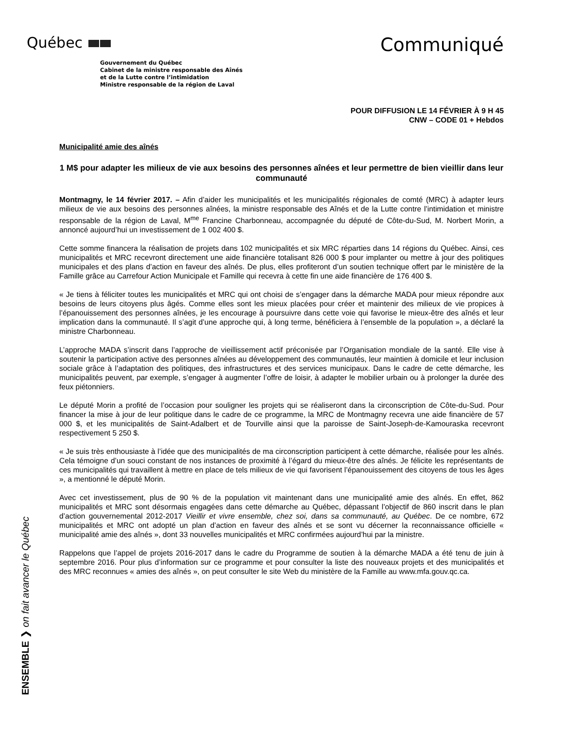Québec
Communiqué
Gouvernement du Québec
Cabinet de la ministre responsable des Aînés
et de la Lutte contre l’intimidation
Ministre responsable de la région de Laval
POUR DIFFUSION LE 14 FÉVRIER À 9 H 45
CNW – CODE 01 + Hebdos
Municipalité amie des aînés
1 M$ pour adapter les milieux de vie aux besoins des personnes aînées et leur permettre de bien vieillir dans leur communauté
Montmagny, le 14 février 2017. – Afin d’aider les municipalités et les municipalités régionales de comté (MRC) à adapter leurs milieux de vie aux besoins des personnes aînées, la ministre responsable des Aînés et de la Lutte contre l’intimidation et ministre responsable de la région de Laval, M<sup>me</sup> Francine Charbonneau, accompagnée du député de Côte-du-Sud, M. Norbert Morin, a annoncé aujourd’hui un investissement de 1 002 400 $.
Cette somme financera la réalisation de projets dans 102 municipalités et six MRC réparties dans 14 régions du Québec. Ainsi, ces municipalités et MRC recevront directement une aide financière totalisant 826 000 $ pour implanter ou mettre à jour des politiques municipales et des plans d’action en faveur des aînés. De plus, elles profiteront d’un soutien technique offert par le ministère de la Famille grâce au Carrefour Action Municipale et Famille qui recevra à cette fin une aide financière de 176 400 $.
« Je tiens à féliciter toutes les municipalités et MRC qui ont choisi de s’engager dans la démarche MADA pour mieux répondre aux besoins de leurs citoyens plus âgés. Comme elles sont les mieux placées pour créer et maintenir des milieux de vie propices à l’épanouissement des personnes aînées, je les encourage à poursuivre dans cette voie qui favorise le mieux-être des aînés et leur implication dans la communauté. Il s’agit d’une approche qui, à long terme, bénéficiera à l’ensemble de la population », a déclaré la ministre Charbonneau.
L’approche MADA s’inscrit dans l’approche de vieillissement actif préconisée par l’Organisation mondiale de la santé. Elle vise à soutenir la participation active des personnes aînées au développement des communautés, leur maintien à domicile et leur inclusion sociale grâce à l’adaptation des politiques, des infrastructures et des services municipaux. Dans le cadre de cette démarche, les municipalités peuvent, par exemple, s’engager à augmenter l’offre de loisir, à adapter le mobilier urbain ou à prolonger la durée des feux piétonniers.
Le député Morin a profité de l’occasion pour souligner les projets qui se réaliseront dans la circonscription de Côte-du-Sud. Pour financer la mise à jour de leur politique dans le cadre de ce programme, la MRC de Montmagny recevra une aide financière de 57 000 $, et les municipalités de Saint-Adalbert et de Tourville ainsi que la paroisse de Saint-Joseph-de-Kamouraska recevront respectivement 5 250 $.
« Je suis très enthousiaste à l’idée que des municipalités de ma circonscription participent à cette démarche, réalisée pour les aînés. Cela témoigne d’un souci constant de nos instances de proximité à l’égard du mieux-être des aînés. Je félicite les représentants de ces municipalités qui travaillent à mettre en place de tels milieux de vie qui favorisent l’épanouissement des citoyens de tous les âges », a mentionné le député Morin.
Avec cet investissement, plus de 90 % de la population vit maintenant dans une municipalité amie des aînés. En effet, 862 municipalités et MRC sont désormais engagées dans cette démarche au Québec, dépassant l’objectif de 860 inscrit dans le plan d’action gouvernemental 2012-2017 Vieillir et vivre ensemble, chez soi, dans sa communauté, au Québec. De ce nombre, 672 municipalités et MRC ont adopté un plan d’action en faveur des aînés et se sont vu décerner la reconnaissance officielle « municipalité amie des aînés », dont 33 nouvelles municipalités et MRC confirmées aujourd’hui par la ministre.
Rappelons que l’appel de projets 2016-2017 dans le cadre du Programme de soutien à la démarche MADA a été tenu de juin à septembre 2016. Pour plus d’information sur ce programme et pour consulter la liste des nouveaux projets et des municipalités et des MRC reconnues « amies des aînés », on peut consulter le site Web du ministère de la Famille au www.mfa.gouv.qc.ca.
ENSEMBLE ❯ on fait avancer le Québec